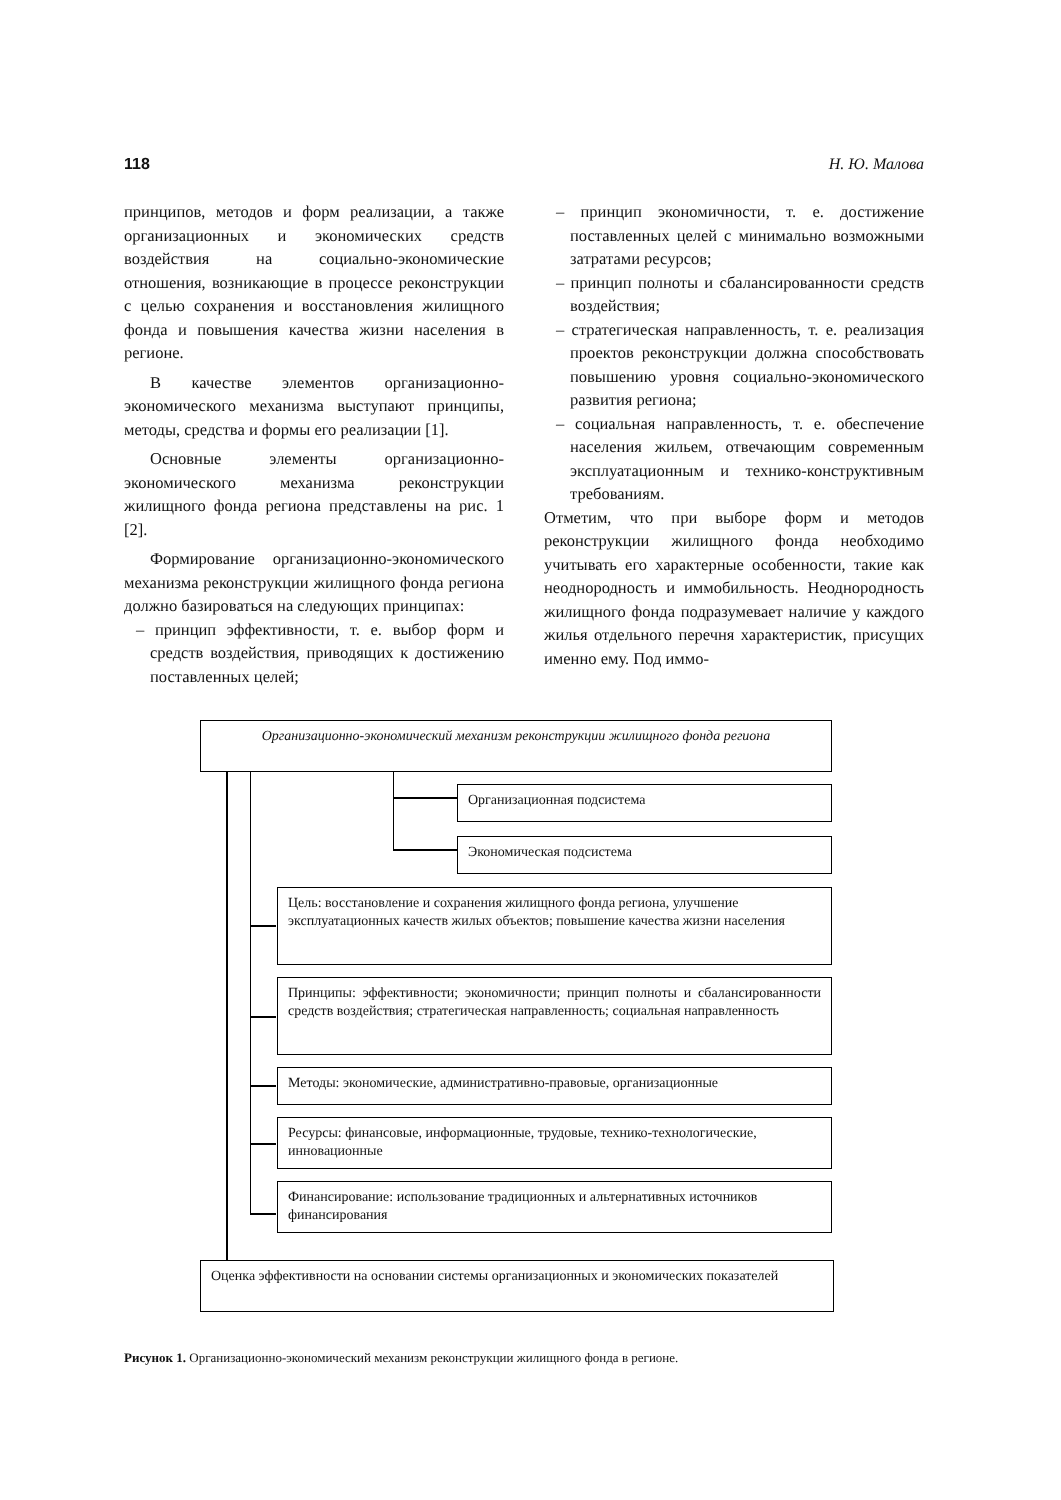118 Н. Ю. Малова
принципов, методов и форм реализации, а также организационных и экономических средств воздействия на социально-экономические отношения, возникающие в процессе реконструкции с целью сохранения и восстановления жилищного фонда и повышения качества жизни населения в регионе.
В качестве элементов организационно-экономического механизма выступают принципы, методы, средства и формы его реализации [1].
Основные элементы организационно-экономического механизма реконструкции жилищного фонда региона представлены на рис. 1 [2].
Формирование организационно-экономического механизма реконструкции жилищного фонда региона должно базироваться на следующих принципах:
– принцип эффективности, т. е. выбор форм и средств воздействия, приводящих к достижению поставленных целей;
– принцип экономичности, т. е. достижение поставленных целей с минимально возможными затратами ресурсов;
– принцип полноты и сбалансированности средств воздействия;
– стратегическая направленность, т. е. реализация проектов реконструкции должна способствовать повышению уровня социально-экономического развития региона;
– социальная направленность, т. е. обеспечение населения жильем, отвечающим современным эксплуатационным и технико-конструктивным требованиям.
Отметим, что при выборе форм и методов реконструкции жилищного фонда необходимо учитывать его характерные особенности, такие как неоднородность и иммобильность. Неоднородность жилищного фонда подразумевает наличие у каждого жилья отдельного перечня характеристик, присущих именно ему. Под иммо-
Организационно-экономический механизм реконструкции жилищного фонда региона
Организационная подсистема
Экономическая подсистема
Цель: восстановление и сохранения жилищного фонда региона, улучшение эксплуатационных качеств жилых объектов; повышение качества жизни населения
Принципы: эффективности; экономичности; принцип полноты и сбалансированности средств воздействия; стратегическая направленность; социальная направленность
Методы: экономические, административно-правовые, организационные
Ресурсы: финансовые, информационные, трудовые, технико-технологические, инновационные
Финансирование: использование традиционных и альтернативных источников финансирования
Оценка эффективности на основании системы организационных и экономических показателей
Рисунок 1. Организационно-экономический механизм реконструкции жилищного фонда в регионе.